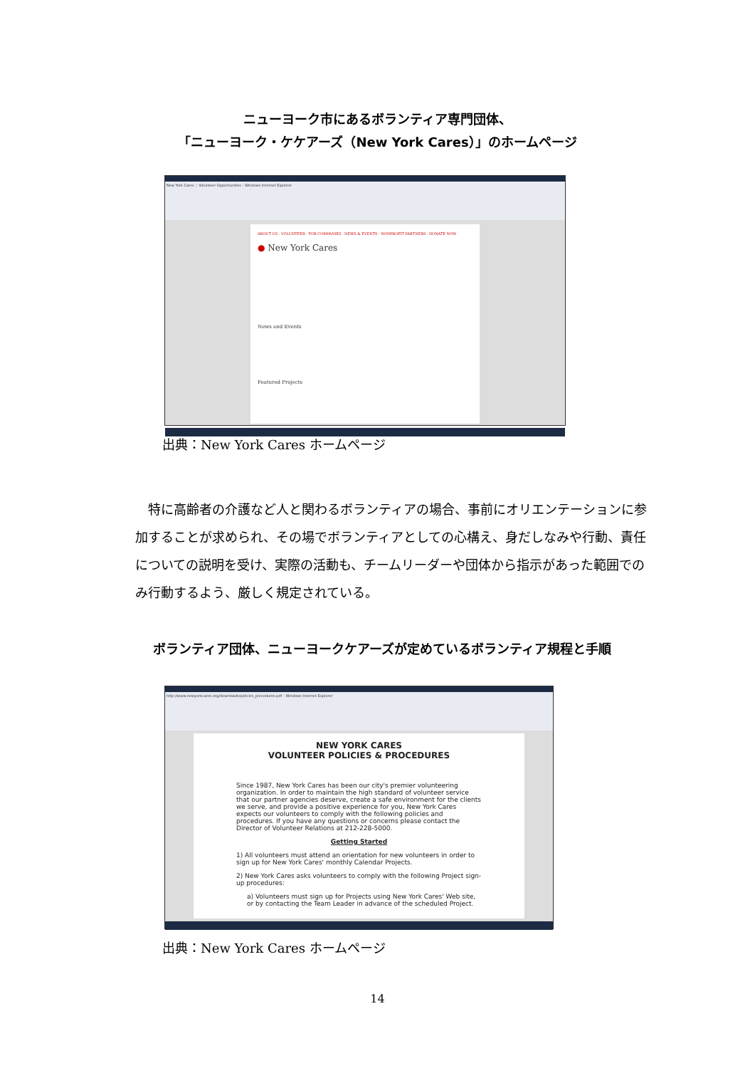ニューヨーク市にあるボランティア専門団体、
「ニューヨーク・ケケアーズ（New York Cares）」のホームページ
New York Cares :: Volunteer Opportunities - Windows Internet Explorer
ABOUT US · VOLUNTEER · FOR COMPANIES · NEWS & EVENTS · NONPROFIT PARTNERS · DONATE NOW
● New York Cares
News and Events
Featured Projects
出典：New York Cares ホームページ
特に高齢者の介護など人と関わるボランティアの場合、事前にオリエンテーションに参加することが求められ、その場でボランティアとしての心構え、身だしなみや行動、責任についての説明を受け、実際の活動も、チームリーダーや団体から指示があった範囲でのみ行動するよう、厳しく規定されている。
ボランティア団体、ニューヨークケアーズが定めているボランティア規程と手順
http://www.newyorkcares.org/downloads/policies_procedures.pdf - Windows Internet Explorer
NEW YORK CARES
VOLUNTEER POLICIES & PROCEDURES
Since 1987, New York Cares has been our city's premier volunteering organization. In order to maintain the high standard of volunteer service that our partner agencies deserve, create a safe environment for the clients we serve, and provide a positive experience for you, New York Cares expects our volunteers to comply with the following policies and procedures. If you have any questions or concerns please contact the Director of Volunteer Relations at 212-228-5000.
Getting Started
1) All volunteers must attend an orientation for new volunteers in order to sign up for New York Cares' monthly Calendar Projects.
2) New York Cares asks volunteers to comply with the following Project sign-up procedures:
a) Volunteers must sign up for Projects using New York Cares' Web site, or by contacting the Team Leader in advance of the scheduled Project.
出典：New York Cares ホームページ
14